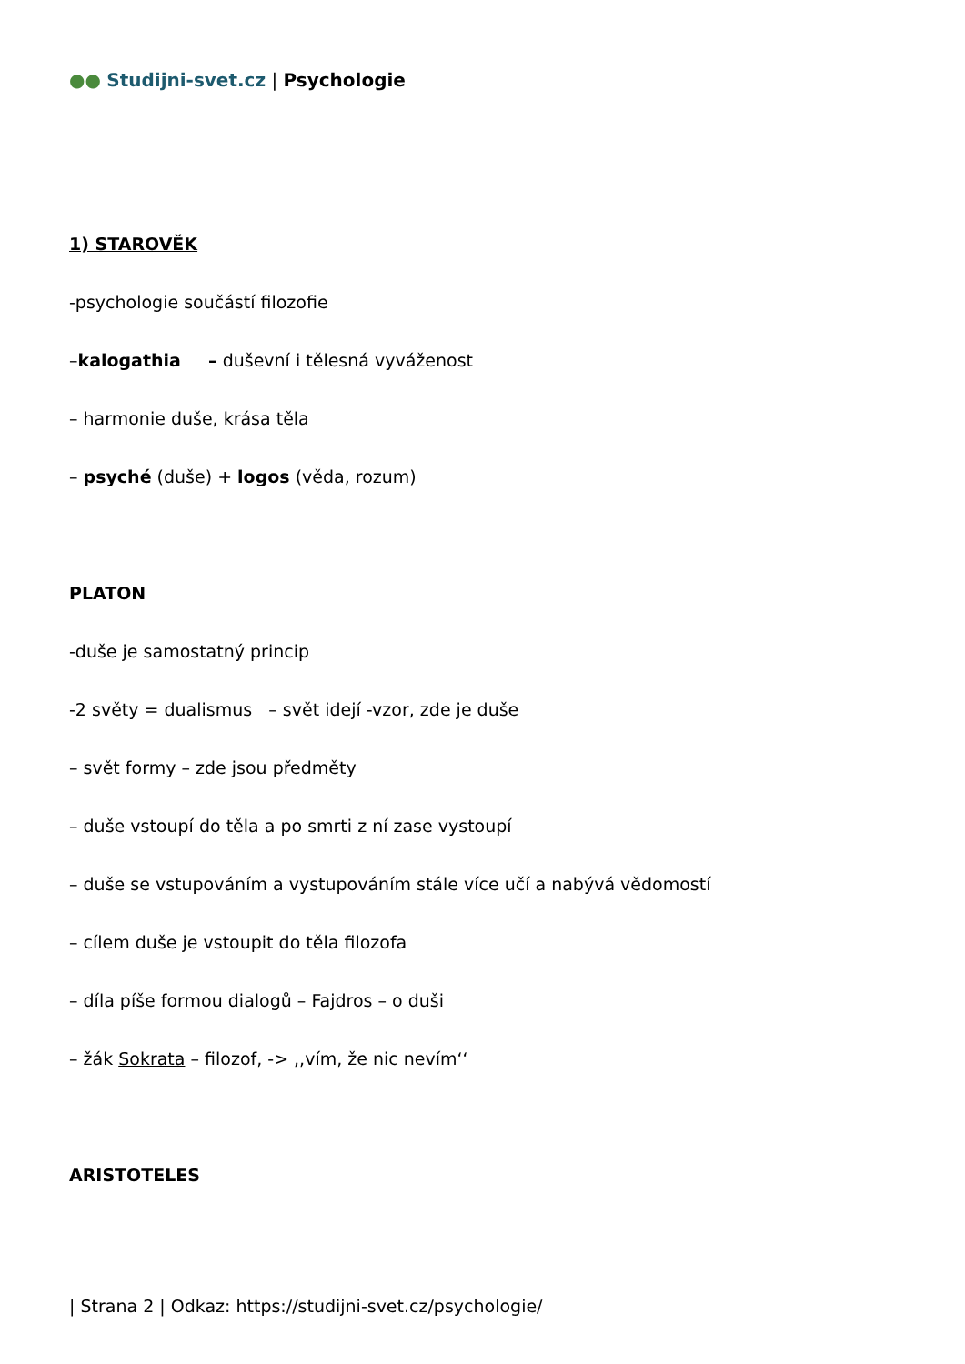●● Studijni-svet.cz | Psychologie
1) STAROVĚK
-psychologie součástí filozofie
–kalogathia – duševní i tělesná vyváženost
– harmonie duše, krása těla
– psyché (duše) + logos (věda, rozum)
PLATON
-duše je samostatný princip
-2 světy = dualismus – svět idejí -vzor, zde je duše
– svět formy – zde jsou předměty
– duše vstoupí do těla a po smrti z ní zase vystoupí
– duše se vstupováním a vystupováním stále více učí a nabývá vědomostí
– cílem duše je vstoupit do těla filozofa
– díla píše formou dialogů – Fajdros – o duši
– žák Sokrata – filozof, -> ,,vím, že nic nevím‘‘
ARISTOTELES
| Strana 2 | Odkaz: https://studijni-svet.cz/psychologie/